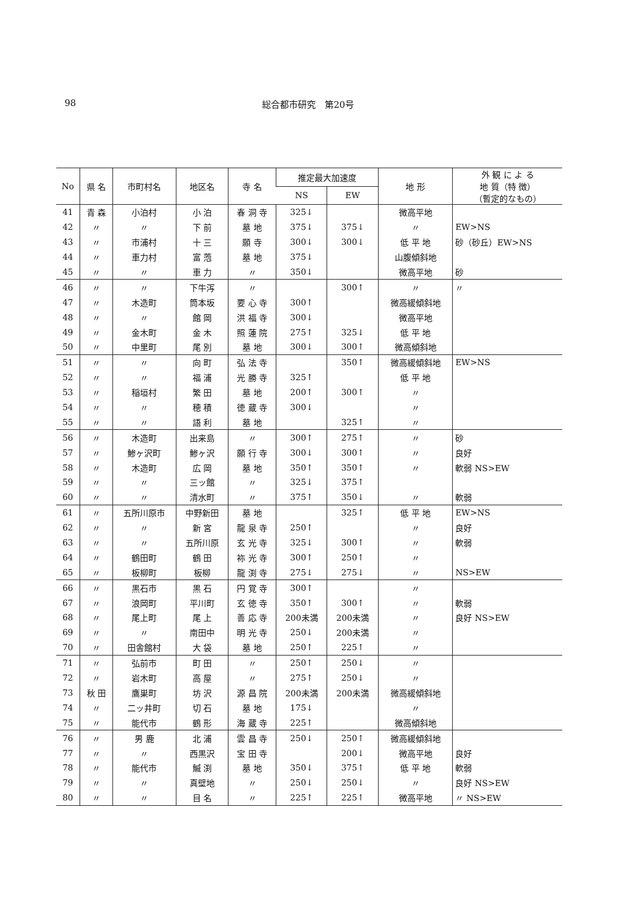98 総合都市研究　第20号
| No | 県 名 | 市町村名 | 地区名 | 寺 名 | 推定最大加速度 | | 地 形 | 外 観 に よ る 地 質（特 徴） （暫定的なもの） |
| --- | --- | --- | --- | --- | --- | --- | --- | --- |
| | | | | | NS | EW | | |
| 41 | 青 森 | 小泊村 | 小 泊 | 春 洞 寺 | 325↓ | | 微高平地 | |
| 42 | 〃 | 〃 | 下 前 | 墓 地 | 375↓ | 375↓ | 〃 | EW>NS |
| 43 | 〃 | 市浦村 | 十 三 | 願 寺 | 300↓ | 300↓ | 低 平 地 | 砂（砂丘）EW>NS |
| 44 | 〃 | 車力村 | 富 萢 | 墓 地 | 375↓ | | 山腹傾斜地 | |
| 45 | 〃 | 〃 | 車 力 | 〃 | 350↓ | | 微高平地 | 砂 |
| 46 | 〃 | 〃 | 下牛泻 | 〃 | | 300↑ | 〃 | 〃 |
| 47 | 〃 | 木造町 | 筒本坂 | 要 心 寺 | 300↑ | | 微高緩傾斜地 | |
| 48 | 〃 | 〃 | 館 岡 | 洪 福 寺 | 300↓ | | 微高平地 | |
| 49 | 〃 | 金木町 | 金 木 | 照 蓮 院 | 275↑ | 325↓ | 低 平 地 | |
| 50 | 〃 | 中里町 | 尾 別 | 墓 地 | 300↓ | 300↑ | 微高傾斜地 | |
| 51 | 〃 | 〃 | 向 町 | 弘 法 寺 | | 350↑ | 微高緩傾斜地 | EW>NS |
| 52 | 〃 | 〃 | 福 浦 | 光 勝 寺 | 325↑ | | 低 平 地 | |
| 53 | 〃 | 稲垣村 | 繁 田 | 墓 地 | 200↑ | 300↑ | 〃 | |
| 54 | 〃 | 〃 | 穂 積 | 徳 蔵 寺 | 300↓ | | 〃 | |
| 55 | 〃 | 〃 | 語 利 | 墓 地 | | 325↑ | 〃 | |
| 56 | 〃 | 木造町 | 出来島 | 〃 | 300↑ | 275↑ | 〃 | 砂 |
| 57 | 〃 | 鯵ヶ沢町 | 鯵ヶ沢 | 願 行 寺 | 300↓ | 300↑ | 〃 | 良好 |
| 58 | 〃 | 木造町 | 広 岡 | 墓 地 | 350↑ | 350↑ | 〃 | 軟弱 NS>EW |
| 59 | 〃 | 〃 | 三ッ館 | 〃 | 325↓ | 375↑ | | |
| 60 | 〃 | 〃 | 清水町 | 〃 | 375↑ | 350↓ | 〃 | 軟弱 |
| 61 | 〃 | 五所川原市 | 中野新田 | 墓 地 | | 325↑ | 低 平 地 | EW>NS |
| 62 | 〃 | 〃 | 新 宮 | 龍 泉 寺 | 250↑ | | 〃 | 良好 |
| 63 | 〃 | 〃 | 五所川原 | 玄 光 寺 | 325↓ | 300↑ | 〃 | 軟弱 |
| 64 | 〃 | 鶴田町 | 鶴 田 | 袮 光 寺 | 300↑ | 250↑ | 〃 | |
| 65 | 〃 | 板柳町 | 板柳 | 龍 渕 寺 | 275↓ | 275↓ | 〃 | NS>EW |
| 66 | 〃 | 黒石市 | 黒 石 | 円 覚 寺 | 300↑ | | 〃 | |
| 67 | 〃 | 浪岡町 | 平川町 | 玄 徳 寺 | 350↑ | 300↑ | 〃 | 軟弱 |
| 68 | 〃 | 尾上町 | 尾 上 | 善 応 寺 | 200未満 | 200未満 | 〃 | 良好 NS>EW |
| 69 | 〃 | 〃 | 南田中 | 明 光 寺 | 250↓ | 200未満 | 〃 | |
| 70 | 〃 | 田舎館村 | 大 袋 | 墓 地 | 250↑ | 225↑ | 〃 | |
| 71 | 〃 | 弘前市 | 町 田 | 〃 | 250↑ | 250↓ | 〃 | |
| 72 | 〃 | 岩木町 | 高 屋 | 〃 | 275↑ | 250↓ | 〃 | |
| 73 | 秋 田 | 鷹巣町 | 坊 沢 | 源 昌 院 | 200未満 | 200未満 | 微高緩傾斜地 | |
| 74 | 〃 | 二ッ井町 | 切 石 | 墓 地 | 175↓ | | 〃 | |
| 75 | 〃 | 能代市 | 鶴 形 | 海 蔵 寺 | 225↑ | | 微高傾斜地 | |
| 76 | 〃 | 男 鹿 | 北 浦 | 雲 昌 寺 | 250↓ | 250↑ | 微高緩傾斜地 | |
| 77 | 〃 | 〃 | 西黒沢 | 宝 田 寺 | | 200↓ | 微高平地 | 良好 |
| 78 | 〃 | 能代市 | 鰄 渕 | 墓 地 | 350↓ | 375↑ | 低 平 地 | 軟弱 |
| 79 | 〃 | 〃 | 真壁地 | 〃 | 250↓ | 250↓ | 〃 | 良好 NS>EW |
| 80 | 〃 | 〃 | 目 名 | 〃 | 225↑ | 225↑ | 微高平地 | 〃 NS>EW |